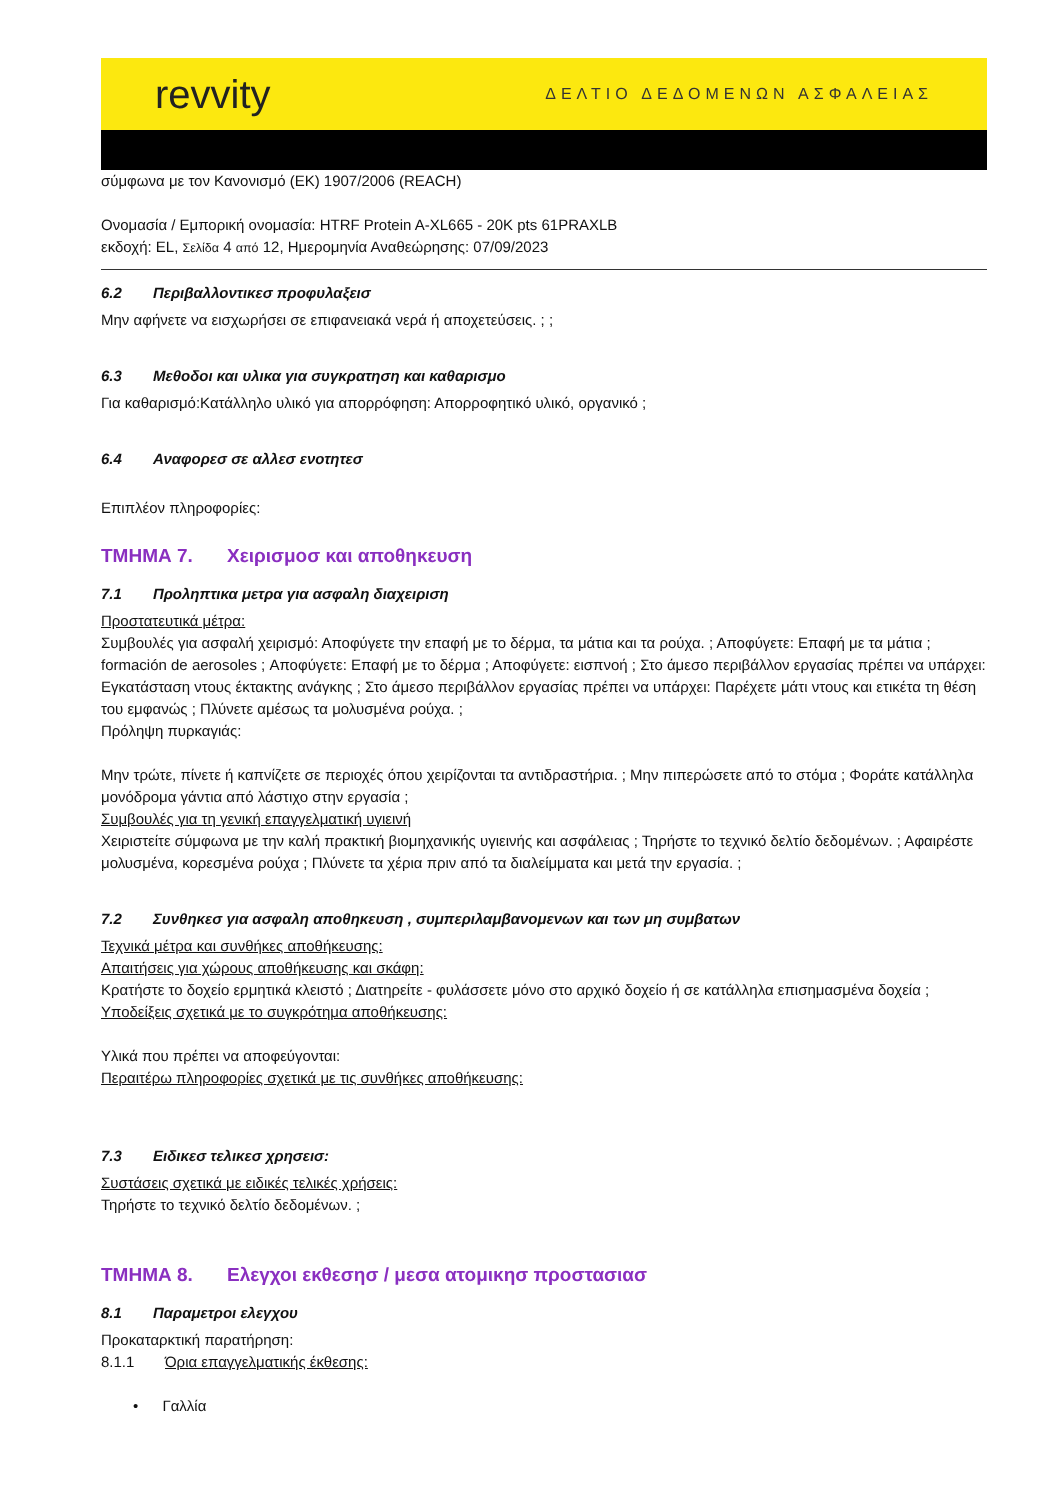revvity
ΔΕΛΤΙΟ ΔΕΔΟΜΕΝΩΝ ΑΣΦΑΛΕΙΑΣ
σύμφωνα με τον Κανονισμό (ΕΚ) 1907/2006 (REACH)
Ονομασία / Εμπορική ονομασία: HTRF Protein A-XL665 - 20K pts 61PRAXLB
εκδοχή: EL, Σελίδα 4 από 12, Ημερομηνία Αναθεώρησης: 07/09/2023
6.2 Περιβαλλοντικεσ προφυλαξεισ
Μην αφήνετε να εισχωρήσει σε επιφανειακά νερά ή αποχετεύσεις. ; ;
6.3 Μεθοδοι και υλικα για συγκρατηση και καθαρισμο
Για καθαρισμό:Κατάλληλο υλικό για απορρόφηση: Απορροφητικό υλικό, οργανικό ;
6.4 Αναφορεσ σε αλλεσ ενοτητεσ
Επιπλέον πληροφορίες:
ΤΜΗΜΑ 7. Χειρισμοσ και αποθηκευση
7.1 Προληπτικα μετρα για ασφαλη διαχειριση
Προστατευτικά μέτρα:
Συμβουλές για ασφαλή χειρισμό: Αποφύγετε την επαφή με το δέρμα, τα μάτια και τα ρούχα. ; Αποφύγετε: Επαφή με τα μάτια ; formación de aerosoles ; Αποφύγετε: Επαφή με το δέρμα ; Αποφύγετε: εισπνοή ; Στο άμεσο περιβάλλον εργασίας πρέπει να υπάρχει: Εγκατάσταση ντους έκτακτης ανάγκης ; Στο άμεσο περιβάλλον εργασίας πρέπει να υπάρχει: Παρέχετε μάτι ντους και ετικέτα τη θέση του εμφανώς ; Πλύνετε αμέσως τα μολυσμένα ρούχα. ;
Πρόληψη πυρκαγιάς:
Μην τρώτε, πίνετε ή καπνίζετε σε περιοχές όπου χειρίζονται τα αντιδραστήρια. ; Μην πιπερώσετε από το στόμα ; Φοράτε κατάλληλα μονόδρομα γάντια από λάστιχο στην εργασία ;
Συμβουλές για τη γενική επαγγελματική υγιεινή
Χειριστείτε σύμφωνα με την καλή πρακτική βιομηχανικής υγιεινής και ασφάλειας ; Τηρήστε το τεχνικό δελτίο δεδομένων. ; Αφαιρέστε μολυσμένα, κορεσμένα ρούχα ; Πλύνετε τα χέρια πριν από τα διαλείμματα και μετά την εργασία. ;
7.2 Συνθηκεσ για ασφαλη αποθηκευση , συμπεριλαμβανομενων και των μη συμβατων
Τεχνικά μέτρα και συνθήκες αποθήκευσης:
Απαιτήσεις για χώρους αποθήκευσης και σκάφη:
Κρατήστε το δοχείο ερμητικά κλειστό ; Διατηρείτε - φυλάσσετε μόνο στο αρχικό δοχείο ή σε κατάλληλα επισημασμένα δοχεία ;
Υποδείξεις σχετικά με το συγκρότημα αποθήκευσης:
Υλικά που πρέπει να αποφεύγονται:
Περαιτέρω πληροφορίες σχετικά με τις συνθήκες αποθήκευσης:
7.3 Ειδικεσ τελικεσ χρησεισ:
Συστάσεις σχετικά με ειδικές τελικές χρήσεις:
Τηρήστε το τεχνικό δελτίο δεδομένων. ;
ΤΜΗΜΑ 8. Ελεγχοι εκθεσησ / μεσα ατομικησ προστασιασ
8.1 Παραμετροι ελεγχου
Προκαταρκτική παρατήρηση:
8.1.1 Όρια επαγγελματικής έκθεσης:
• Γαλλία